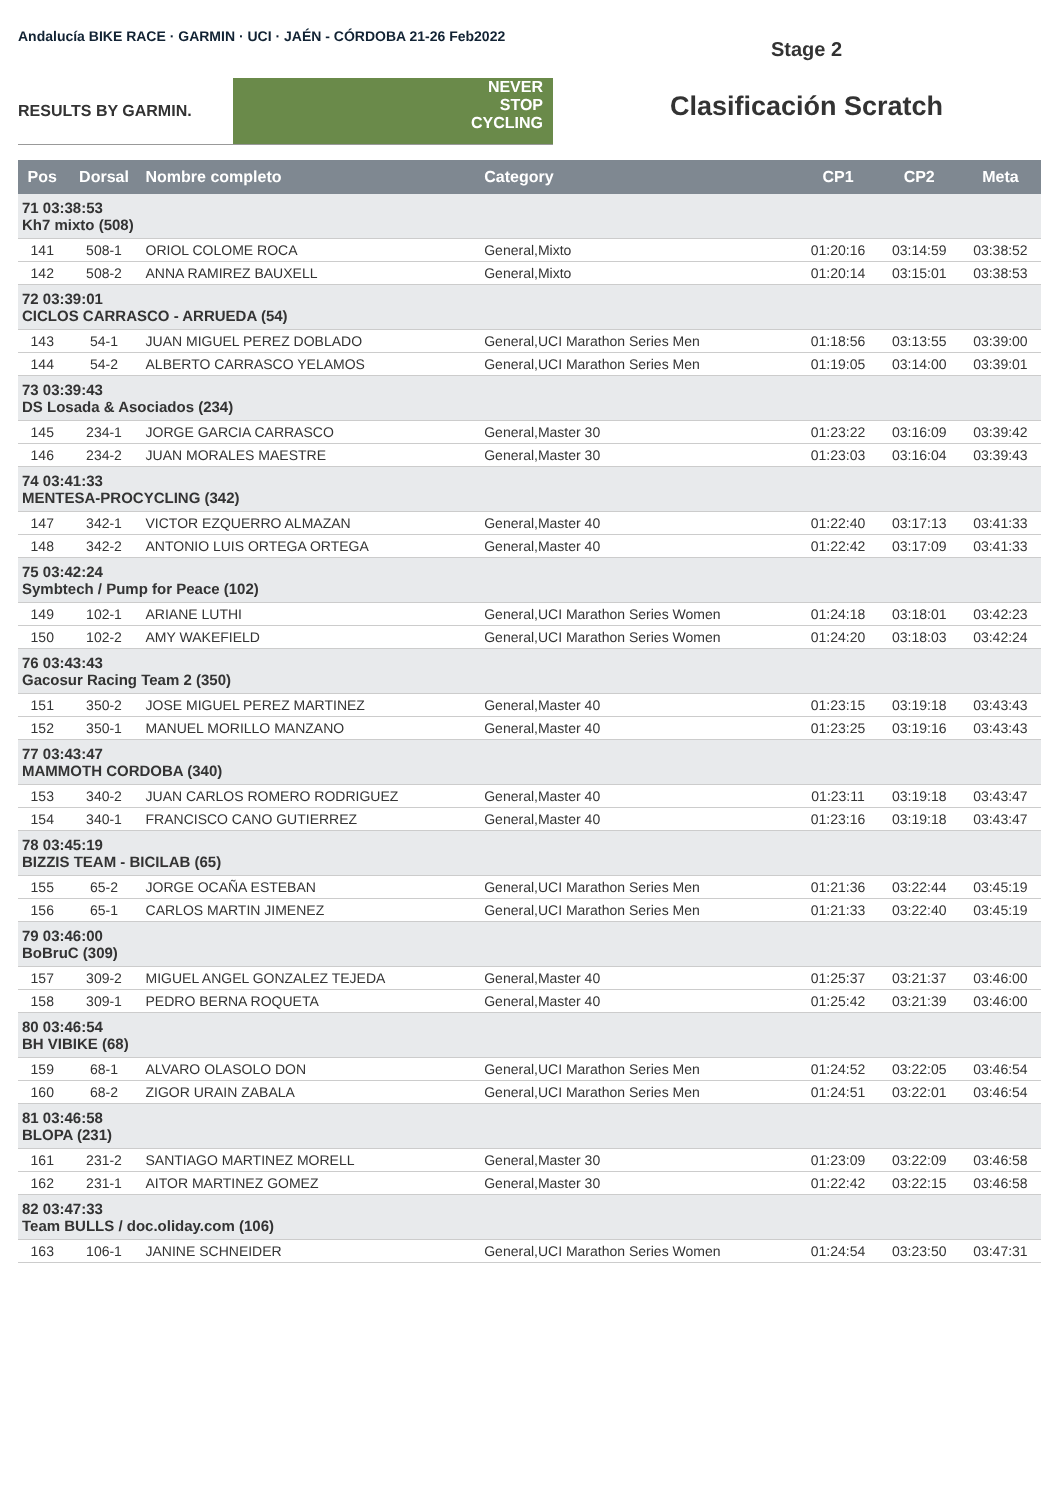Andalucía BIKE RACE · GARMIN · UCI · JAÉN - CÓRDOBA 21-26 Feb2022
RESULTS BY GARMIN.
NEVER
STOP
CYCLING
Stage 2
Clasificación Scratch
| Pos | Dorsal | Nombre completo | Category | CP1 | CP2 | Meta |
| --- | --- | --- | --- | --- | --- | --- |
| 71 03:38:53 Kh7 mixto (508) | | | | | | |
| 141 | 508-1 | ORIOL COLOME ROCA | General,Mixto | 01:20:16 | 03:14:59 | 03:38:52 |
| 142 | 508-2 | ANNA RAMIREZ BAUXELL | General,Mixto | 01:20:14 | 03:15:01 | 03:38:53 |
| 72 03:39:01 CICLOS CARRASCO - ARRUEDA (54) | | | | | | |
| 143 | 54-1 | JUAN MIGUEL PEREZ DOBLADO | General,UCI Marathon Series Men | 01:18:56 | 03:13:55 | 03:39:00 |
| 144 | 54-2 | ALBERTO CARRASCO YELAMOS | General,UCI Marathon Series Men | 01:19:05 | 03:14:00 | 03:39:01 |
| 73 03:39:43 DS Losada & Asociados (234) | | | | | | |
| 145 | 234-1 | JORGE GARCIA CARRASCO | General,Master 30 | 01:23:22 | 03:16:09 | 03:39:42 |
| 146 | 234-2 | JUAN MORALES MAESTRE | General,Master 30 | 01:23:03 | 03:16:04 | 03:39:43 |
| 74 03:41:33 MENTESA-PROCYCLING (342) | | | | | | |
| 147 | 342-1 | VICTOR EZQUERRO ALMAZAN | General,Master 40 | 01:22:40 | 03:17:13 | 03:41:33 |
| 148 | 342-2 | ANTONIO LUIS ORTEGA ORTEGA | General,Master 40 | 01:22:42 | 03:17:09 | 03:41:33 |
| 75 03:42:24 Symbtech / Pump for Peace (102) | | | | | | |
| 149 | 102-1 | ARIANE LUTHI | General,UCI Marathon Series Women | 01:24:18 | 03:18:01 | 03:42:23 |
| 150 | 102-2 | AMY WAKEFIELD | General,UCI Marathon Series Women | 01:24:20 | 03:18:03 | 03:42:24 |
| 76 03:43:43 Gacosur Racing Team 2 (350) | | | | | | |
| 151 | 350-2 | JOSE MIGUEL PEREZ MARTINEZ | General,Master 40 | 01:23:15 | 03:19:18 | 03:43:43 |
| 152 | 350-1 | MANUEL MORILLO MANZANO | General,Master 40 | 01:23:25 | 03:19:16 | 03:43:43 |
| 77 03:43:47 MAMMOTH CORDOBA (340) | | | | | | |
| 153 | 340-2 | JUAN CARLOS ROMERO RODRIGUEZ | General,Master 40 | 01:23:11 | 03:19:18 | 03:43:47 |
| 154 | 340-1 | FRANCISCO CANO GUTIERREZ | General,Master 40 | 01:23:16 | 03:19:18 | 03:43:47 |
| 78 03:45:19 BIZZIS TEAM - BICILAB (65) | | | | | | |
| 155 | 65-2 | JORGE OCAÑA ESTEBAN | General,UCI Marathon Series Men | 01:21:36 | 03:22:44 | 03:45:19 |
| 156 | 65-1 | CARLOS MARTIN JIMENEZ | General,UCI Marathon Series Men | 01:21:33 | 03:22:40 | 03:45:19 |
| 79 03:46:00 BoBruC (309) | | | | | | |
| 157 | 309-2 | MIGUEL ANGEL GONZALEZ TEJEDA | General,Master 40 | 01:25:37 | 03:21:37 | 03:46:00 |
| 158 | 309-1 | PEDRO BERNA ROQUETA | General,Master 40 | 01:25:42 | 03:21:39 | 03:46:00 |
| 80 03:46:54 BH VIBIKE (68) | | | | | | |
| 159 | 68-1 | ALVARO OLASOLO DON | General,UCI Marathon Series Men | 01:24:52 | 03:22:05 | 03:46:54 |
| 160 | 68-2 | ZIGOR URAIN ZABALA | General,UCI Marathon Series Men | 01:24:51 | 03:22:01 | 03:46:54 |
| 81 03:46:58 BLOPA (231) | | | | | | |
| 161 | 231-2 | SANTIAGO MARTINEZ MORELL | General,Master 30 | 01:23:09 | 03:22:09 | 03:46:58 |
| 162 | 231-1 | AITOR MARTINEZ GOMEZ | General,Master 30 | 01:22:42 | 03:22:15 | 03:46:58 |
| 82 03:47:33 Team BULLS / doc.oliday.com (106) | | | | | | |
| 163 | 106-1 | JANINE SCHNEIDER | General,UCI Marathon Series Women | 01:24:54 | 03:23:50 | 03:47:31 |